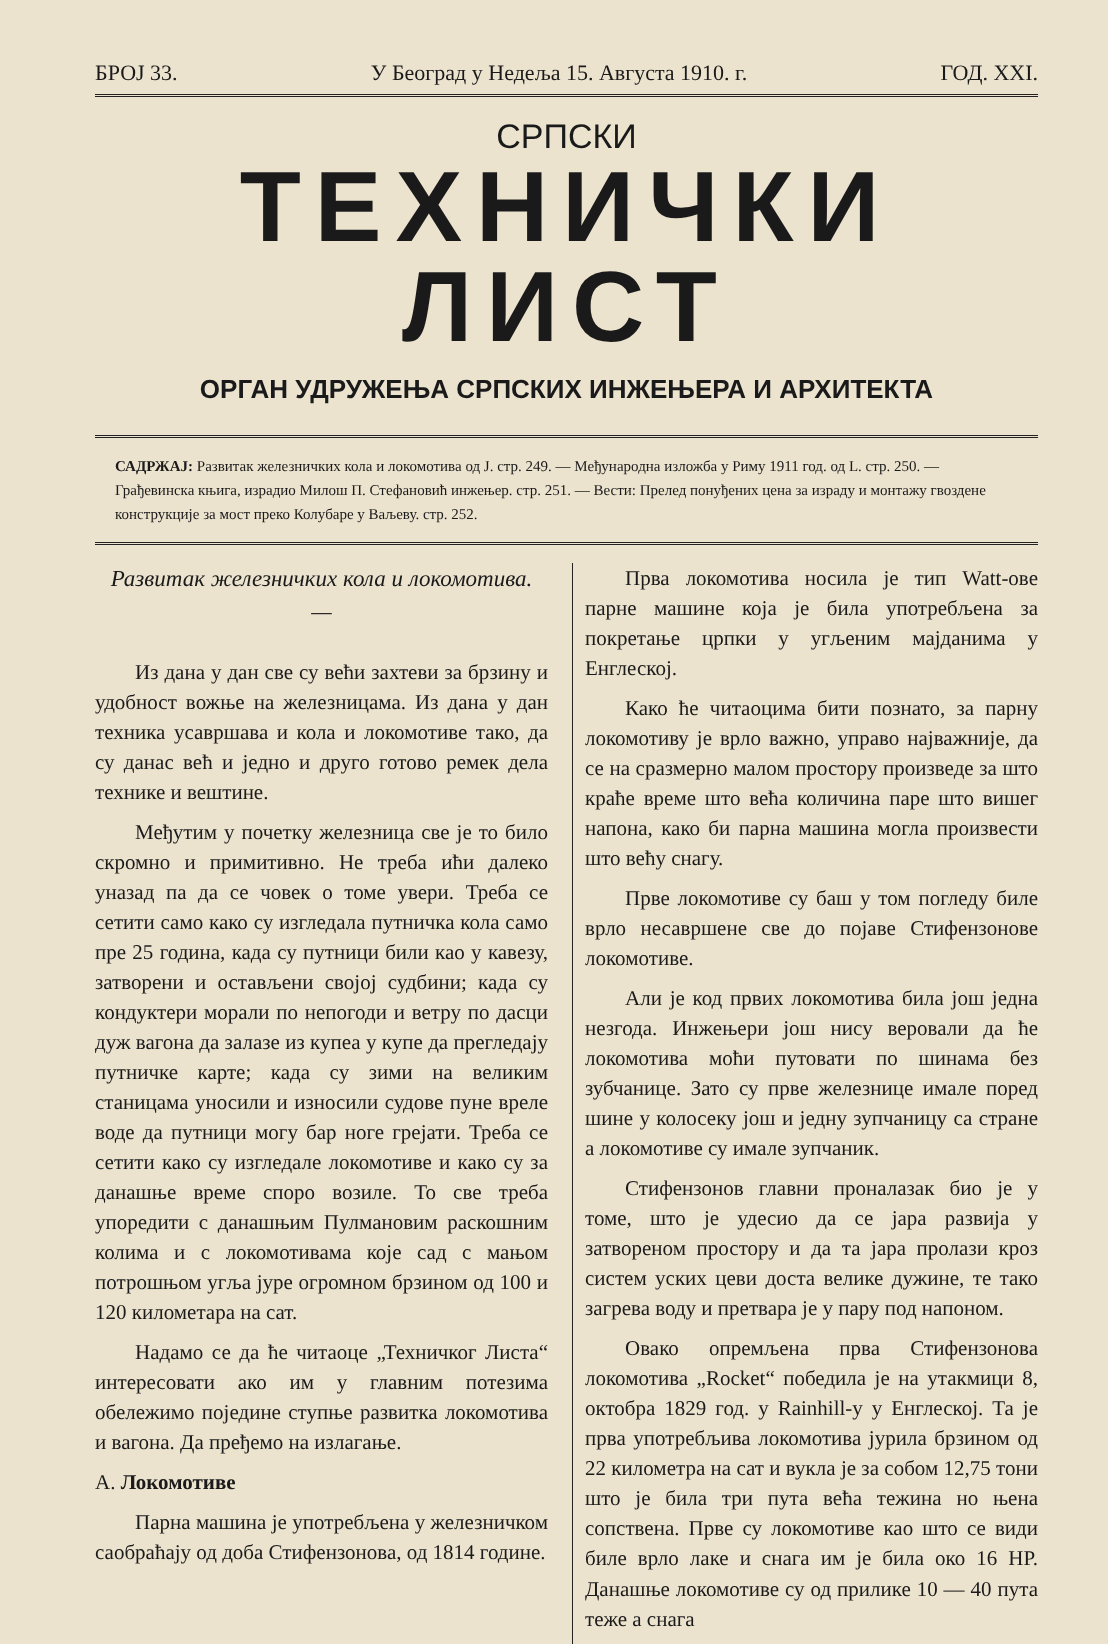БРОЈ 33. У Београд у Недеља 15. Августа 1910. г. ГОД. XXI.
СРПСКИ
ТЕХНИЧКИ ЛИСТ
ОРГАН УДРУЖЕЊА СРПСКИХ ИНЖЕЊЕРА И АРХИТЕКТА
САДРЖАЈ: Развитак железничких кола и локомотива од J. стр. 249. — Међународна изложба у Риму 1911 год. од L. стр. 250. — Грађевинска књига, израдио Милош П. Стефановић инжењер. стр. 251. — Вести: Прелед понуђених цена за израду и монтажу гвоздене конструкције за мост преко Колубаре у Ваљеву. стр. 252.
Развитак железничких кола и локомотива.
—
Из дана у дан све су већи захтеви за брзину и удобност вожње на железницама. Из дана у дан техника усавршава и кола и локомотиве тако, да су данас већ и једно и друго готово ремек дела технике и вештине.
Међутим у почетку железница све је то било скромно и примитивно. Не треба ићи далеко уназад па да се човек о томе увери. Треба се сетити само како су изгледала путничка кола само пре 25 година, када су путници били као у кавезу, затворени и остављени својој судбини; када су кондуктери морали по непогоди и ветру по дасци дуж вагона да залазе из купеа у купе да прегледају путничке карте; када су зими на великим станицама уносили и износили судове пуне вреле воде да путници могу бар ноге грејати. Треба се сетити како су изгледале локомотиве и како су за данашње време споро возиле. То све треба упоредити с данашњим Пулмановим раскошним колима и с локомотивама које сад с мањом потрошњом угља јуре огромном брзином од 100 и 120 километара на сат.
Надамо се да ће читаоце „Техничког Листа“ интересовати ако им у главним потезима обележимо поједине ступње развитка локомотива и вагона. Да пређемо на излагање.
А. Локомотиве
Парна машина је употребљена у железничком саобраћају од доба Стифензонова, од 1814 године.
Прва локомотива носила је тип Watt-ове парне машине која је била употребљена за покретање црпки у угљеним мајданима у Енглеској.
Како ће читаоцима бити познато, за парну локомотиву је врло важно, управо најважније, да се на сразмерно малом простору произведе за што краће време што већа количина паре што вишег напона, како би парна машина могла произвести што већу снагу.
Прве локомотиве су баш у том погледу биле врло несавршене све до појаве Стифензонове локомотиве.
Али је код првих локомотива била још једна незгода. Инжењери још нису веровали да ће локомотива моћи путовати по шинама без зубчанице. Зато су прве железнице имале поред шине у колосеку још и једну зупчаницу са стране а локомотиве су имале зупчаник.
Стифензонов главни проналазак био је у томе, што је удесио да се јара развија у затвореном простору и да та јара пролази кроз систем уских цеви доста велике дужине, те тако загрева воду и претвара је у пару под напоном.
Овако опремљена прва Стифензонова локомотива „Rocket“ победила је на утакмици 8, октобра 1829 год. у Rainhill-у у Енглеској. Та је прва употребљива локомотива јурила брзином од 22 километра на сат и вукла је за собом 12,75 тони што је била три пута већа тежина но њена сопствена. Прве су локомотиве као што се види биле врло лаке и снага им је била око 16 HP. Данашње локомотиве су од прилике 10 — 40 пута теже а снага